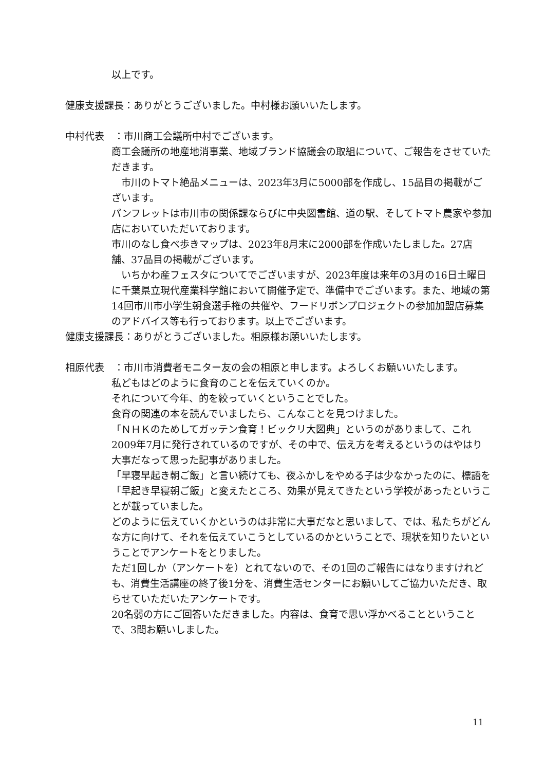以上です。
健康支援課長：ありがとうございました。中村様お願いいたします。
中村代表　：市川商工会議所中村でございます。
商工会議所の地産地消事業、地域ブランド協議会の取組について、ご報告をさせていただきます。
　市川のトマト絶品メニューは、2023年3月に5000部を作成し、15品目の掲載がございます。
パンフレットは市川市の関係課ならびに中央図書館、道の駅、そしてトマト農家や参加店においていただいております。
市川のなし食べ歩きマップは、2023年8月末に2000部を作成いたしました。27店舗、37品目の掲載がございます。
　いちかわ産フェスタについてでございますが、2023年度は来年の3月の16日土曜日に千葉県立現代産業科学館において開催予定で、準備中でございます。また、地域の第14回市川市小学生朝食選手権の共催や、フードリボンプロジェクトの参加加盟店募集のアドバイス等も行っております。以上でございます。
健康支援課長：ありがとうございました。相原様お願いいたします。
相原代表　：市川市消費者モニター友の会の相原と申します。よろしくお願いいたします。
私どもはどのように食育のことを伝えていくのか。
それについて今年、的を絞っていくということでした。
食育の関連の本を読んでいましたら、こんなことを見つけました。
「ＮＨＫのためしてガッテン食育！ビックリ大図典」というのがありまして、これ2009年7月に発行されているのですが、その中で、伝え方を考えるというのはやはり大事だなって思った記事がありました。
「早寝早起き朝ご飯」と言い続けても、夜ふかしをやめる子は少なかったのに、標語を「早起き早寝朝ご飯」と変えたところ、効果が見えてきたという学校があったということが載っていました。
どのように伝えていくかというのは非常に大事だなと思いまして、では、私たちがどんな方に向けて、それを伝えていこうとしているのかということで、現状を知りたいということでアンケートをとりました。
ただ1回しか（アンケートを）とれてないので、その1回のご報告にはなりますけれども、消費生活講座の終了後1分を、消費生活センターにお願いしてご協力いただき、取らせていただいたアンケートです。
20名弱の方にご回答いただきました。内容は、食育で思い浮かべることということで、3問お願いしました。
11